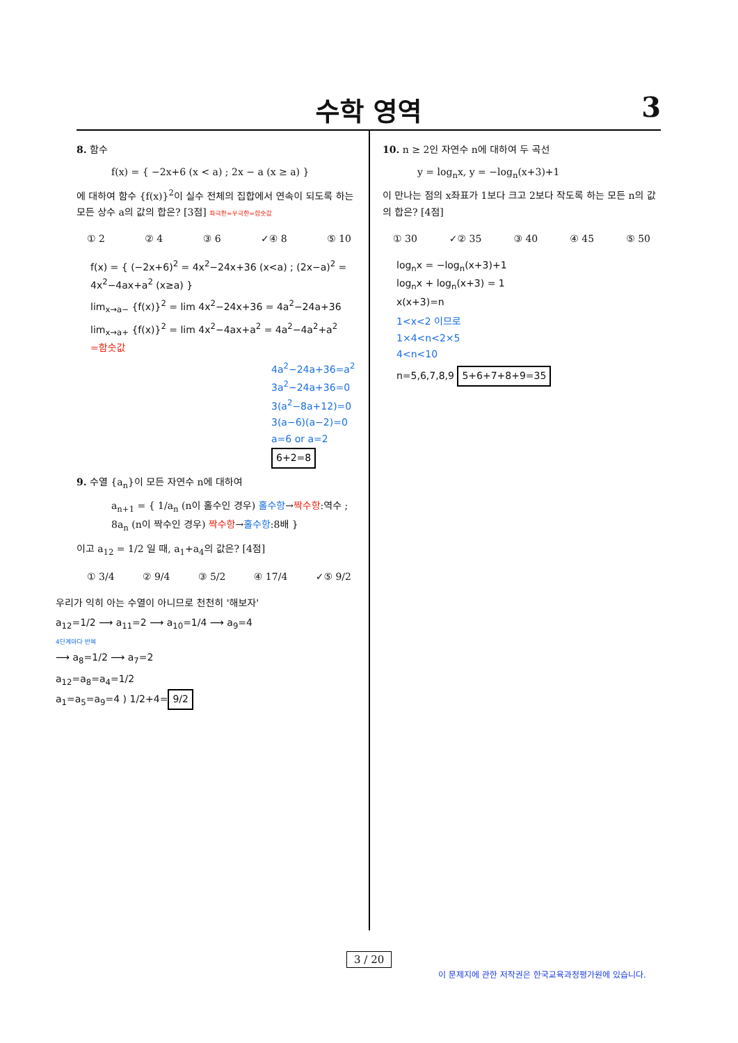수학 영역
3
8. 함수
f(x) = { −2x+6 (x < a) ; 2x − a (x ≥ a) }
에 대하여 함수 {f(x)}<sup>2</sup>이 실수 전체의 집합에서 연속이 되도록 하는 모든 상수 a의 값의 합은? [3점] 좌극한=우극한=함숫값
① 2 ② 4 ③ 6 ✓④ 8 ⑤ 10
f(x) = { (−2x+6)<sup>2</sup> = 4x<sup>2</sup>−24x+36 (x<a) ; (2x−a)<sup>2</sup> = 4x<sup>2</sup>−4ax+a<sup>2</sup> (x≥a) }
lim<sub>x→a−</sub> {f(x)}<sup>2</sup> = lim 4x<sup>2</sup>−24x+36 = 4a<sup>2</sup>−24a+36
lim<sub>x→a+</sub> {f(x)}<sup>2</sup> = lim 4x<sup>2</sup>−4ax+a<sup>2</sup> = 4a<sup>2</sup>−4a<sup>2</sup>+a<sup>2</sup> =함숫값
4a<sup>2</sup>−24a+36=a<sup>2</sup>
3a<sup>2</sup>−24a+36=0
3(a<sup>2</sup>−8a+12)=0
3(a−6)(a−2)=0
a=6 or a=2
6+2=8
9. 수열 {a<sub>n</sub>}이 모든 자연수 n에 대하여
a<sub>n+1</sub> = { 1/a<sub>n</sub> (n이 홀수인 경우) 홀수항→짝수항:역수 ; 8a<sub>n</sub> (n이 짝수인 경우) 짝수항→홀수항:8배 }
이고 a<sub>12</sub> = 1/2 일 때, a<sub>1</sub>+a<sub>4</sub>의 값은? [4점]
① 3/4 ② 9/4 ③ 5/2 ④ 17/4 ✓⑤ 9/2
우리가 익히 아는 수열이 아니므로 천천히 '해보자'
a<sub>12</sub>=1/2 ⟶ a<sub>11</sub>=2 ⟶ a<sub>10</sub>=1/4 ⟶ a<sub>9</sub>=4
4단계마다 반복
⟶ a<sub>8</sub>=1/2 ⟶ a<sub>7</sub>=2
a<sub>12</sub>=a<sub>8</sub>=a<sub>4</sub>=1/2
a<sub>1</sub>=a<sub>5</sub>=a<sub>9</sub>=4 ) 1/2+4= 9/2
10. n ≥ 2인 자연수 n에 대하여 두 곡선
y = log<sub>n</sub>x, y = −log<sub>n</sub>(x+3)+1
이 만나는 점의 x좌표가 1보다 크고 2보다 작도록 하는 모든 n의 값의 합은? [4점]
① 30 ✓② 35 ③ 40 ④ 45 ⑤ 50
log<sub>n</sub>x = −log<sub>n</sub>(x+3)+1
log<sub>n</sub>x + log<sub>n</sub>(x+3) = 1
x(x+3)=n
1<x<2 이므로
1×4<n<2×5
4<n<10
n=5,6,7,8,9 5+6+7+8+9=35
3 / 20
이 문제지에 관한 저작권은 한국교육과정평가원에 있습니다.